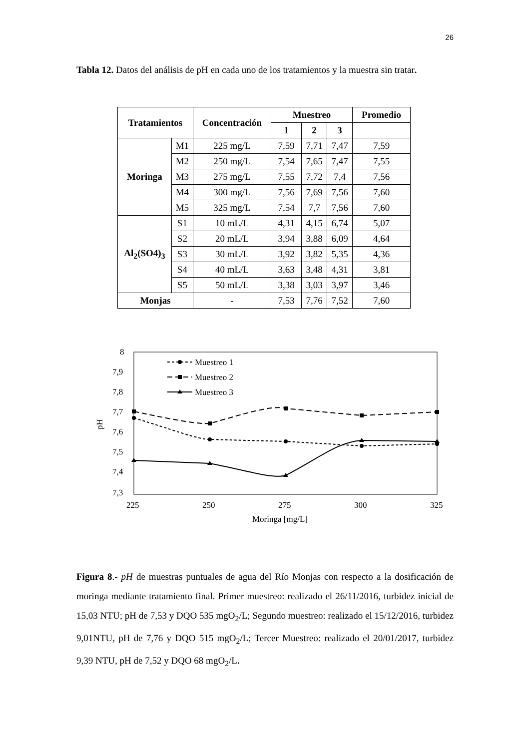26
Tabla 12. Datos del análisis de pH en cada uno de los tratamientos y la muestra sin tratar.
| Tratamientos | | Concentración | Muestreo | | | Promedio |
| --- | --- | --- | --- | --- | --- | --- |
| | | | 1 | 2 | 3 | |
| Moringa | M1 | 225 mg/L | 7,59 | 7,71 | 7,47 | 7,59 |
| | M2 | 250 mg/L | 7,54 | 7,65 | 7,47 | 7,55 |
| | M3 | 275 mg/L | 7,55 | 7,72 | 7,4 | 7,56 |
| | M4 | 300 mg/L | 7,56 | 7,69 | 7,56 | 7,60 |
| | M5 | 325 mg/L | 7,54 | 7,7 | 7,56 | 7,60 |
| Al<sub>2</sub>(SO4)<sub>3</sub> | S1 | 10 mL/L | 4,31 | 4,15 | 6,74 | 5,07 |
| | S2 | 20 mL/L | 3,94 | 3,88 | 6,09 | 4,64 |
| | S3 | 30 mL/L | 3,92 | 3,82 | 5,35 | 4,36 |
| | S4 | 40 mL/L | 3,63 | 3,48 | 4,31 | 3,81 |
| | S5 | 50 mL/L | 3,38 | 3,03 | 3,97 | 3,46 |
| Monjas | | - | 7,53 | 7,76 | 7,52 | 7,60 |
8
7,9
7,8
7,7
7,6
7,5
7,4
7,3
225
250
275
300
325
Moringa [mg/L]
pH
Muestreo 1
Muestreo 2
Muestreo 3
Figura 8.- pH de muestras puntuales de agua del Río Monjas con respecto a la dosificación de moringa mediante tratamiento final. Primer muestreo: realizado el 26/11/2016, turbidez inicial de 15,03 NTU; pH de 7,53 y DQO 535 mgO<sub>2</sub>/L; Segundo muestreo: realizado el 15/12/2016, turbidez 9,01NTU, pH de 7,76 y DQO 515 mgO<sub>2</sub>/L; Tercer Muestreo: realizado el 20/01/2017, turbidez 9,39 NTU, pH de 7,52 y DQO 68 mgO<sub>2</sub>/L.